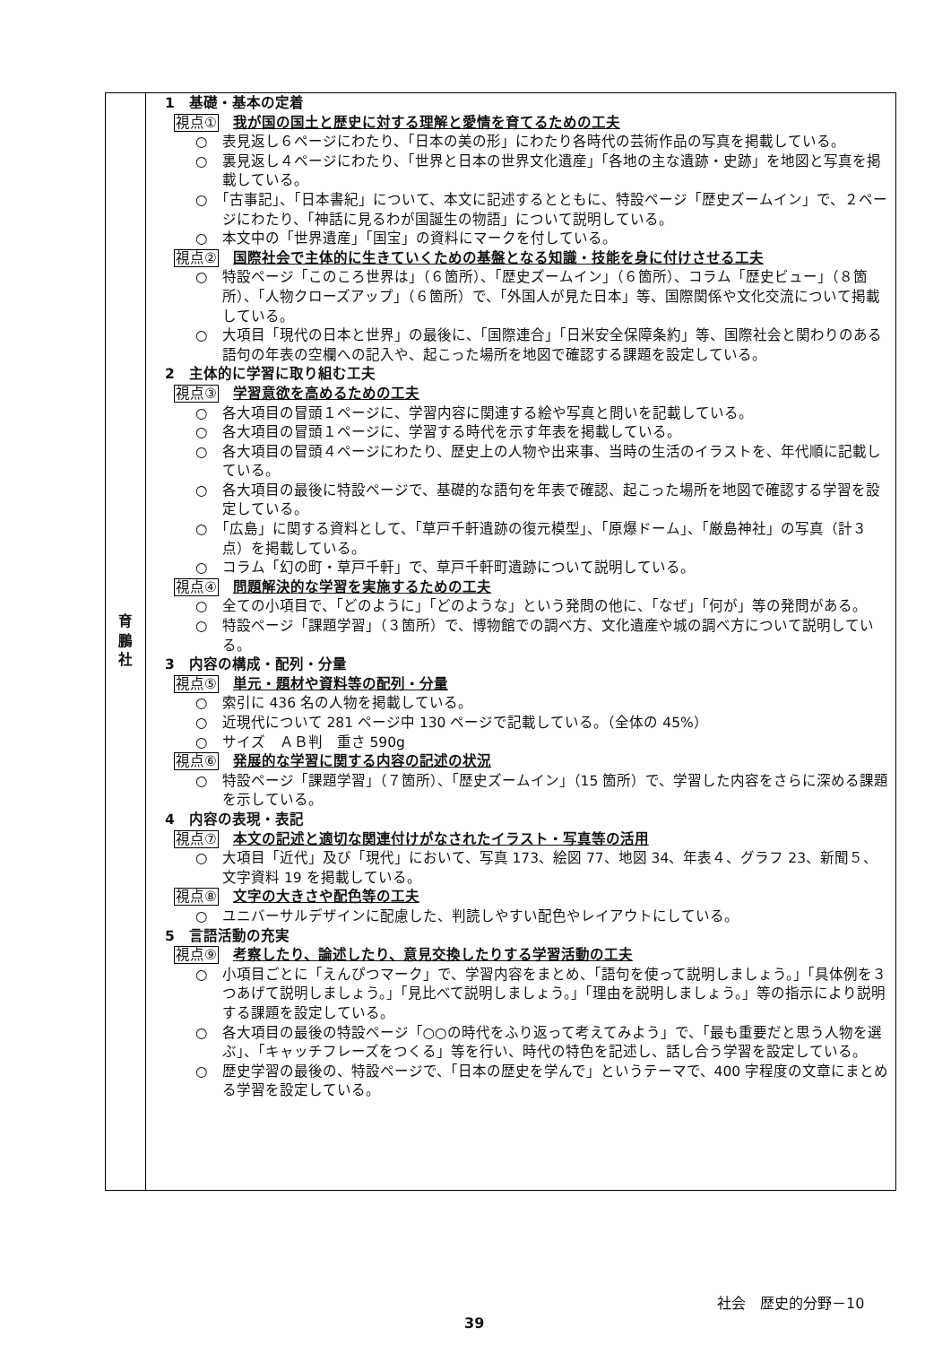| 育 鵬 社 | 1 基礎・基本の定着 視点① 我が国の国土と歴史に対する理解と愛情を育てるための工夫 ○ 表見返し６ページにわたり、「日本の美の形」にわたり各時代の芸術作品の写真を掲載している。 ○ 裏見返し４ページにわたり、「世界と日本の世界文化遺産」「各地の主な遺跡・史跡」を地図と写真を掲載している。 ○ 「古事記」、「日本書紀」について、本文に記述するとともに、特設ページ「歴史ズームイン」で、２ページにわたり、「神話に見るわが国誕生の物語」について説明している。 ○ 本文中の「世界遺産」「国宝」の資料にマークを付している。 視点② 国際社会で主体的に生きていくための基盤となる知識・技能を身に付けさせる工夫 ○ 特設ページ「このころ世界は」（６箇所）、「歴史ズームイン」（６箇所）、コラム「歴史ビュー」（８箇所）、「人物クローズアップ」（６箇所）で、「外国人が見た日本」等、国際関係や文化交流について掲載している。 ○ 大項目「現代の日本と世界」の最後に、「国際連合」「日米安全保障条約」等、国際社会と関わりのある語句の年表の空欄への記入や、起こった場所を地図で確認する課題を設定している。 2 主体的に学習に取り組む工夫 視点③ 学習意欲を高めるための工夫 ○ 各大項目の冒頭１ページに、学習内容に関連する絵や写真と問いを記載している。 ○ 各大項目の冒頭１ページに、学習する時代を示す年表を掲載している。 ○ 各大項目の冒頭４ページにわたり、歴史上の人物や出来事、当時の生活のイラストを、年代順に記載している。 ○ 各大項目の最後に特設ページで、基礎的な語句を年表で確認、起こった場所を地図で確認する学習を設定している。 ○ 「広島」に関する資料として、「草戸千軒遺跡の復元模型」、「原爆ドーム」、「厳島神社」の写真（計３点）を掲載している。 ○ コラム「幻の町・草戸千軒」で、草戸千軒町遺跡について説明している。 視点④ 問題解決的な学習を実施するための工夫 ○ 全ての小項目で、「どのように」「どのような」という発問の他に、「なぜ」「何が」等の発問がある。 ○ 特設ページ「課題学習」（３箇所）で、博物館での調べ方、文化遺産や城の調べ方について説明している。 3 内容の構成・配列・分量 視点⑤ 単元・題材や資料等の配列・分量 ○ 索引に 436 名の人物を掲載している。 ○ 近現代について 281 ページ中 130 ページで記載している。（全体の 45%） ○ サイズ ＡＢ判 重さ 590g 視点⑥ 発展的な学習に関する内容の記述の状況 ○ 特設ページ「課題学習」（７箇所）、「歴史ズームイン」（15 箇所）で、学習した内容をさらに深める課題を示している。 4 内容の表現・表記 視点⑦ 本文の記述と適切な関連付けがなされたイラスト・写真等の活用 ○ 大項目「近代」及び「現代」において、写真 173、絵図 77、地図 34、年表４、グラフ 23、新聞５、文字資料 19 を掲載している。 視点⑧ 文字の大きさや配色等の工夫 ○ ユニバーサルデザインに配慮した、判読しやすい配色やレイアウトにしている。 5 言語活動の充実 視点⑨ 考察したり、論述したり、意見交換したりする学習活動の工夫 ○ 小項目ごとに「えんぴつマーク」で、学習内容をまとめ、「語句を使って説明しましょう。」「具体例を３つあげて説明しましょう。」「見比べて説明しましょう。」「理由を説明しましょう。」等の指示により説明する課題を設定している。 ○ 各大項目の最後の特設ページ「○○の時代をふり返って考えてみよう」で、「最も重要だと思う人物を選ぶ」、「キャッチフレーズをつくる」等を行い、時代の特色を記述し、話し合う学習を設定している。 ○ 歴史学習の最後の、特設ページで、「日本の歴史を学んで」というテーマで、400 字程度の文章にまとめる学習を設定している。 |
社会　歴史的分野－10
39